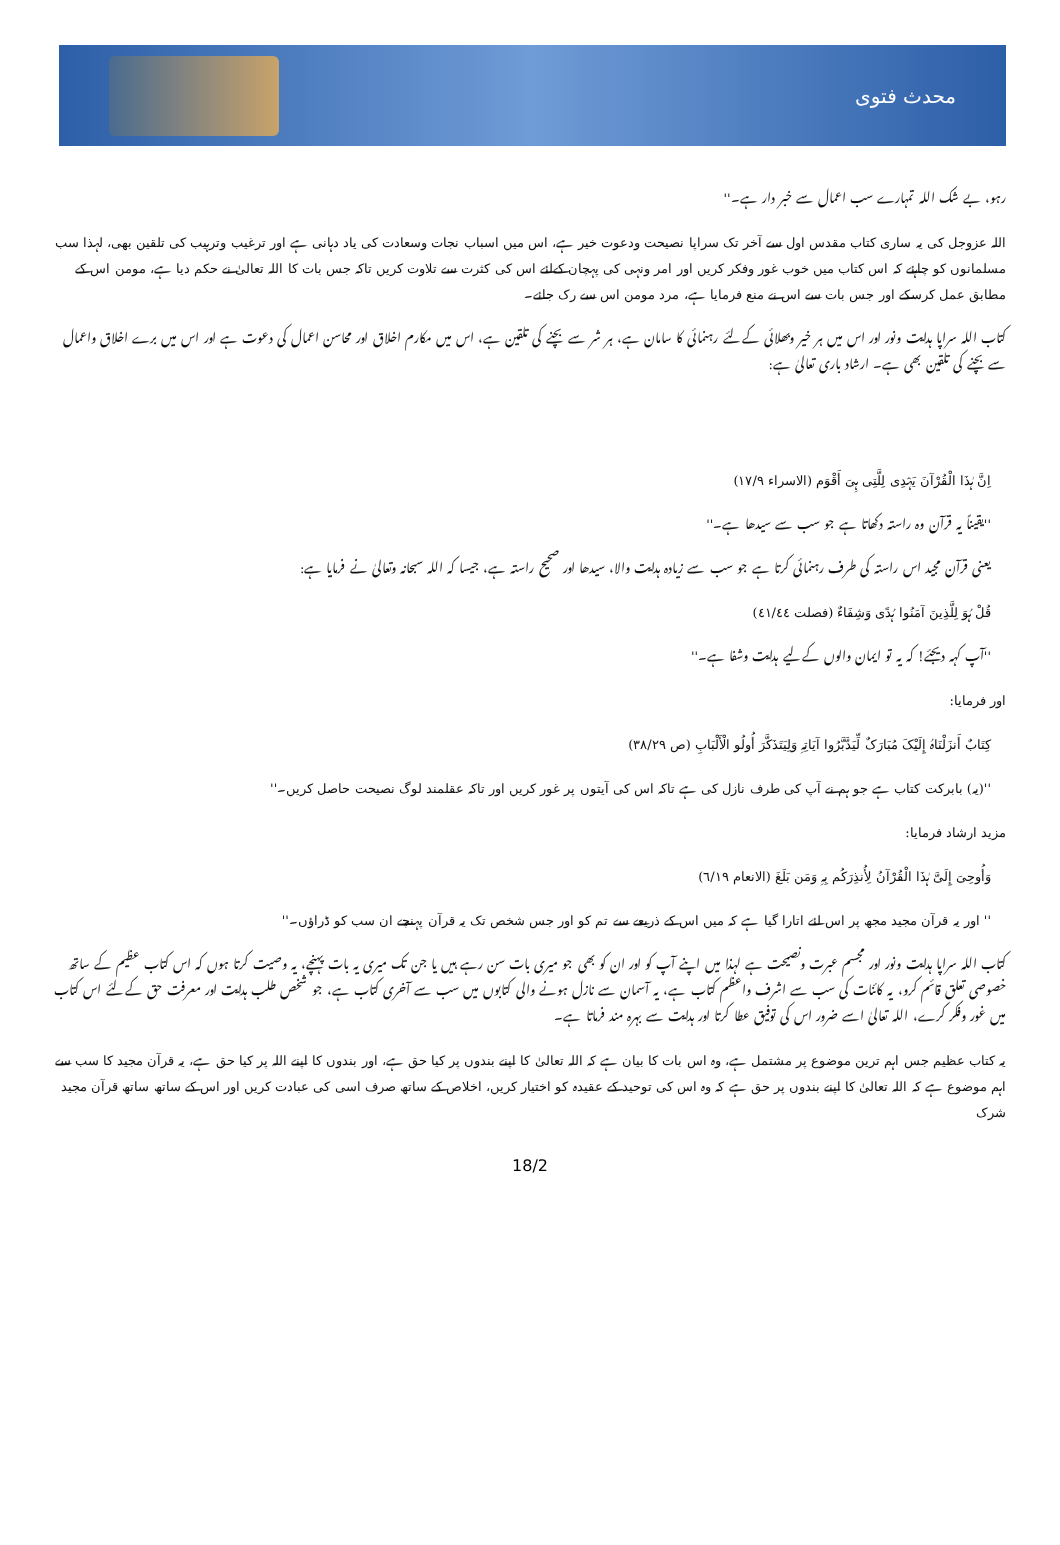محدث فتوی
رہو، بے شک اللہ تمہارے سب اعمال سے خبر دار ہے۔''
اللہ عزوجل کی یہ ساری کتاب مقدس اول سے آخر تک سراپا نصیحت ودعوت خیر ہے، اس میں اسباب نجات وسعادت کی یاد دہانی ہے اور ترغیب وترہیب کی تلقین بھی، لہذا سب مسلمانوں کو چاہئے کہ اس کتاب میں خوب غور وفکر کریں اور امر ونہی کی پہچان کےلئے اس کی کثرت سے تلاوت کریں تاکہ جس بات کا اللہ تعالیٰ نے حکم دیا ہے، مومن اس کے مطابق عمل کرسکے اور جس بات سے اس نے منع فرمایا ہے، مرد مومن اس سے رک جائے۔
کتاب اللہ سراپا ہدایت ونور اور اس میں ہر خیر وبھلائی کےلئے رہنمائی کا سامان ہے، ہر شر سے بچنے کی تلقین ہے، اس میں مکارم اخلاق اور محاسن اعمال کی دعوت ہے اور اس میں برے اخلاق واعمال سے بچنے کی تلقین بھی ہے۔ ارشاد باری تعالیٰ ہے:
اِنَّ ہٰذَا الْقُرْآنَ یَہْدِی لِلَّتِی ہِیَ أَقْوَم (الاسراء ۱۷/۹)
''یقیناً یہ قرآن وہ راستہ دکھاتا ہے جو سب سے سیدھا ہے۔''
یعنی قرآن مجید اس راستہ کی طرف رہنمائی کرتا ہے جو سب سے زیادہ ہدایت والا، سیدھا اور صحیح راستہ ہے، جیسا کہ اللہ سبحانہ وتعالیٰ نے فرمایا ہے:
قُلْ ہُوَ لِلَّذِینَ آمَنُوا ہُدًی وَشِفَاءٌ (فصلت ٤١/٤٤)
''آپ کہہ دیجئے! کہ یہ تو ایمان والوں کےلیے ہدایت وشفا ہے۔''
اور فرمایا:
کِتَابٌ أَنزَلْنَاہُ إِلَیْکَ مُبَارَکٌ لِّیَدَّبَّرُوا آیَاتِہِ وَلِیَتَذَکَّرَ أُولُو الْأَلْبَابِ (ص ٣٨/٢٩)
''(یہ) بابرکت کتاب ہے جو ہم نے آپ کی طرف نازل کی ہے تاکہ اس کی آیتوں پر غور کریں اور تاکہ عقلمند لوگ نصیحت حاصل کریں۔''
مزید ارشاد فرمایا:
وَأُوحِیَ إِلَیَّ ہٰذَا الْقُرْآنُ لِأُنذِرَکُم بِہِ وَمَن بَلَغَ (الانعام ٦/١٩)
'' اور یہ قرآن مجید مجھ پر اس لئے اتارا گیا ہے کہ میں اس کے ذریعے سے تم کو اور جس شخص تک یہ قرآن پہنچے ان سب کو ڈراؤں۔''
کتاب اللہ سراپا ہدایت ونور اور مجسم عبرت ونصیحت ہے لہذا میں اپنے آپ کو اور ان کو بھی جو میری بات سن رہے ہیں یا جن تک میری یہ بات پہنچے، یہ وصیت کرتا ہوں کہ اس کتاب عظیم کے ساتھ خصوصی تعلق قائم کرو، یہ کائنات کی سب سے اشرف واعظم کتاب ہے، یہ آسمان سے نازل ہونے والی کتابوں میں سب سے آخری کتاب ہے، جو شخص طلب ہدایت اور معرفت حق کےلئے اس کتاب میں غور وفکر کرے، اللہ تعالیٰ اسے ضرور اس کی توفیق عطا کرتا اور ہدایت سے بہرہ مند فرماتا ہے۔
یہ کتاب عظیم جس اہم ترین موضوع پر مشتمل ہے، وہ اس بات کا بیان ہے کہ اللہ تعالیٰ کا اپنے بندوں پر کیا حق ہے، اور بندوں کا اپنے اللہ پر کیا حق ہے، یہ قرآن مجید کا سب سے اہم موضوع ہے کہ اللہ تعالیٰ کا اپنے بندوں پر حق ہے کہ وہ اس کی توحید کے عقیدہ کو اختیار کریں، اخلاص کے ساتھ صرف اسی کی عبادت کریں اور اس کے ساتھ ساتھ قرآن مجید شرک
18/2